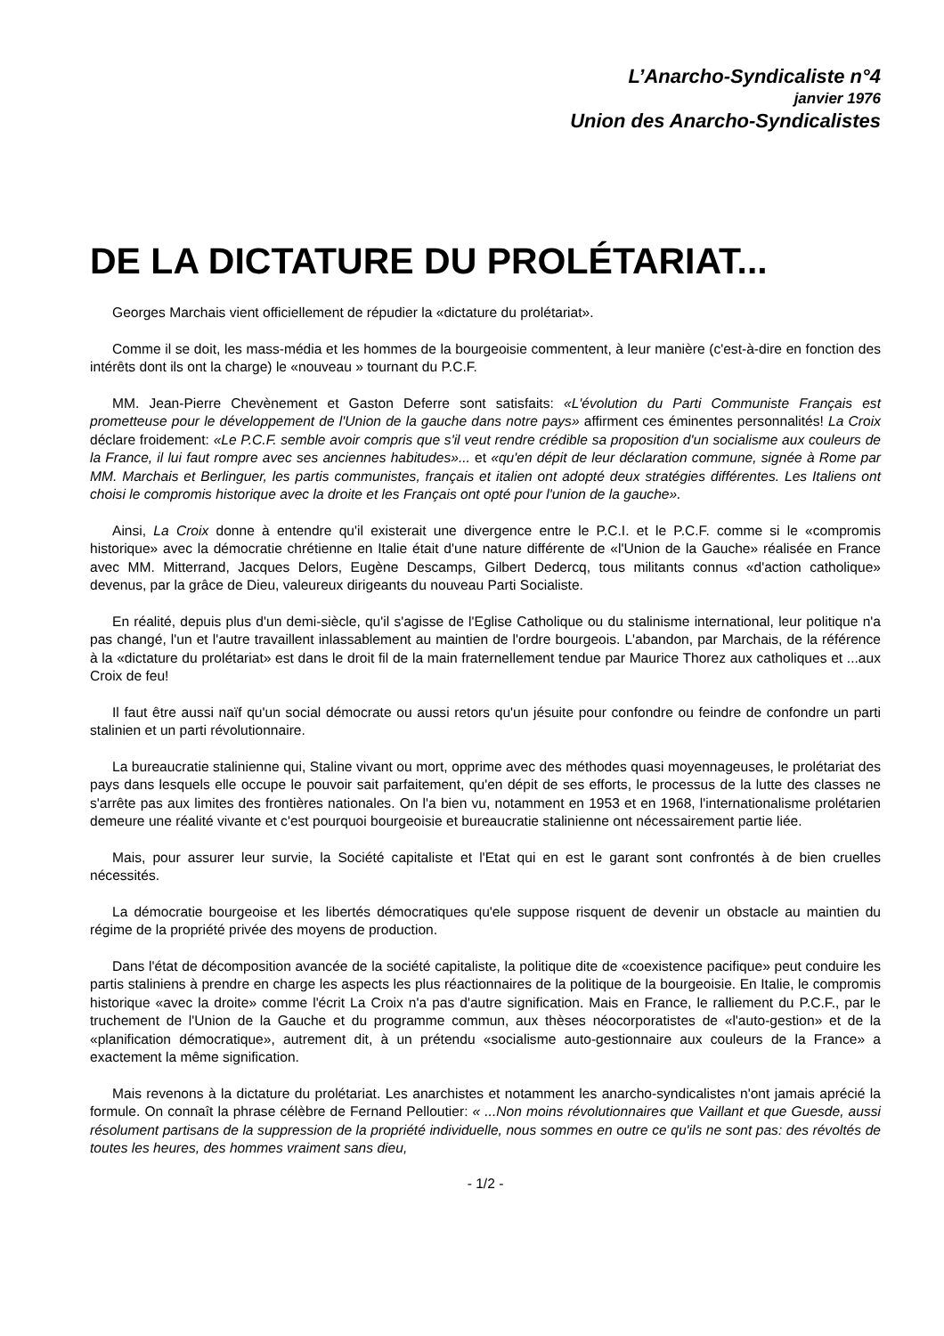L’Anarcho-Syndicaliste n°4
janvier 1976
Union des Anarcho-Syndicalistes
DE LA DICTATURE DU PROLÉTARIAT...
Georges Marchais vient officiellement de répudier la «dictature du prolétariat».
Comme il se doit, les mass-média et les hommes de la bourgeoisie commentent, à leur manière (c'est-à-dire en fonction des intérêts dont ils ont la charge) le «nouveau » tournant du P.C.F.
MM. Jean-Pierre Chevènement et Gaston Deferre sont satisfaits: «L'évolution du Parti Communiste Français est prometteuse pour le développement de l'Union de la gauche dans notre pays» affirment ces éminentes personnalités! La Croix déclare froidement: «Le P.C.F. semble avoir compris que s'il veut rendre crédible sa proposition d'un socialisme aux couleurs de la France, il lui faut rompre avec ses anciennes habitudes»... et «qu'en dépit de leur déclaration commune, signée à Rome par MM. Marchais et Berlinguer, les partis communistes, français et italien ont adopté deux stratégies différentes. Les Italiens ont choisi le compromis historique avec la droite et les Français ont opté pour l'union de la gauche».
Ainsi, La Croix donne à entendre qu'il existerait une divergence entre le P.C.I. et le P.C.F. comme si le «compromis historique» avec la démocratie chrétienne en Italie était d'une nature différente de «l'Union de la Gauche» réalisée en France avec MM. Mitterrand, Jacques Delors, Eugène Descamps, Gilbert Dedercq, tous militants connus «d'action catholique» devenus, par la grâce de Dieu, valeureux dirigeants du nouveau Parti Socialiste.
En réalité, depuis plus d'un demi-siècle, qu'il s'agisse de l'Eglise Catholique ou du stalinisme international, leur politique n'a pas changé, l'un et l'autre travaillent inlassablement au maintien de l'ordre bourgeois. L'abandon, par Marchais, de la référence à la «dictature du prolétariat» est dans le droit fil de la main fraternellement tendue par Maurice Thorez aux catholiques et ...aux Croix de feu!
Il faut être aussi naïf qu'un social démocrate ou aussi retors qu'un jésuite pour confondre ou feindre de confondre un parti stalinien et un parti révolutionnaire.
La bureaucratie stalinienne qui, Staline vivant ou mort, opprime avec des méthodes quasi moyennageuses, le prolétariat des pays dans lesquels elle occupe le pouvoir sait parfaitement, qu'en dépit de ses efforts, le processus de la lutte des classes ne s'arrête pas aux limites des frontières nationales. On l'a bien vu, notamment en 1953 et en 1968, l'internationalisme prolétarien demeure une réalité vivante et c'est pourquoi bourgeoisie et bureaucratie stalinienne ont nécessairement partie liée.
Mais, pour assurer leur survie, la Société capitaliste et l'Etat qui en est le garant sont confrontés à de bien cruelles nécessités.
La démocratie bourgeoise et les libertés démocratiques qu'ele suppose risquent de devenir un obstacle au maintien du régime de la propriété privée des moyens de production.
Dans l'état de décomposition avancée de la société capitaliste, la politique dite de «coexistence pacifique» peut conduire les partis staliniens à prendre en charge les aspects les plus réactionnaires de la politique de la bourgeoisie. En Italie, le compromis historique «avec la droite» comme l'écrit La Croix n'a pas d'autre signification. Mais en France, le ralliement du P.C.F., par le truchement de l'Union de la Gauche et du programme commun, aux thèses néocorporatistes de «l'auto-gestion» et de la «planification démocratique», autrement dit, à un prétendu «socialisme auto-gestionnaire aux couleurs de la France» a exactement la même signification.
Mais revenons à la dictature du prolétariat. Les anarchistes et notamment les anarcho-syndicalistes n'ont jamais aprécié la formule. On connaît la phrase célèbre de Fernand Pelloutier: « ...Non moins révolutionnaires que Vaillant et que Guesde, aussi résolument partisans de la suppression de la propriété individuelle, nous sommes en outre ce qu'ils ne sont pas: des révoltés de toutes les heures, des hommes vraiment sans dieu,
- 1/2 -